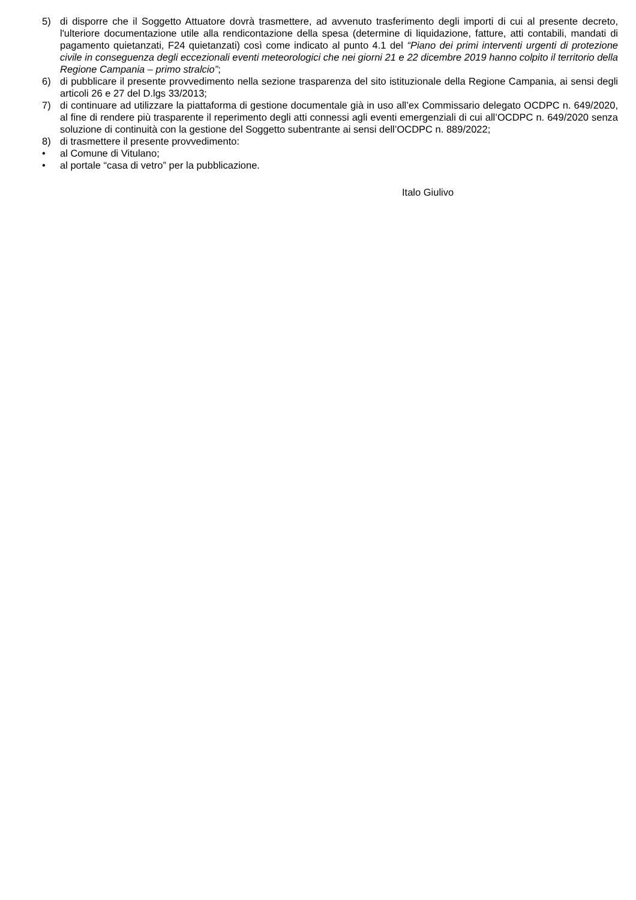5) di disporre che il Soggetto Attuatore dovrà trasmettere, ad avvenuto trasferimento degli importi di cui al presente decreto, l'ulteriore documentazione utile alla rendicontazione della spesa (determine di liquidazione, fatture, atti contabili, mandati di pagamento quietanzati, F24 quietanzati) così come indicato al punto 4.1 del “Piano dei primi interventi urgenti di protezione civile in conseguenza degli eccezionali eventi meteorologici che nei giorni 21 e 22 dicembre 2019 hanno colpito il territorio della Regione Campania – primo stralcio”;
6) di pubblicare il presente provvedimento nella sezione trasparenza del sito istituzionale della Regione Campania, ai sensi degli articoli 26 e 27 del D.lgs 33/2013;
7) di continuare ad utilizzare la piattaforma di gestione documentale già in uso all’ex Commissario delegato OCDPC n. 649/2020, al fine di rendere più trasparente il reperimento degli atti connessi agli eventi emergenziali di cui all’OCDPC n. 649/2020 senza soluzione di continuità con la gestione del Soggetto subentrante ai sensi dell’OCDPC n. 889/2022;
8) di trasmettere il presente provvedimento:
• al Comune di Vitulano;
• al portale “casa di vetro” per la pubblicazione.
Italo Giulivo